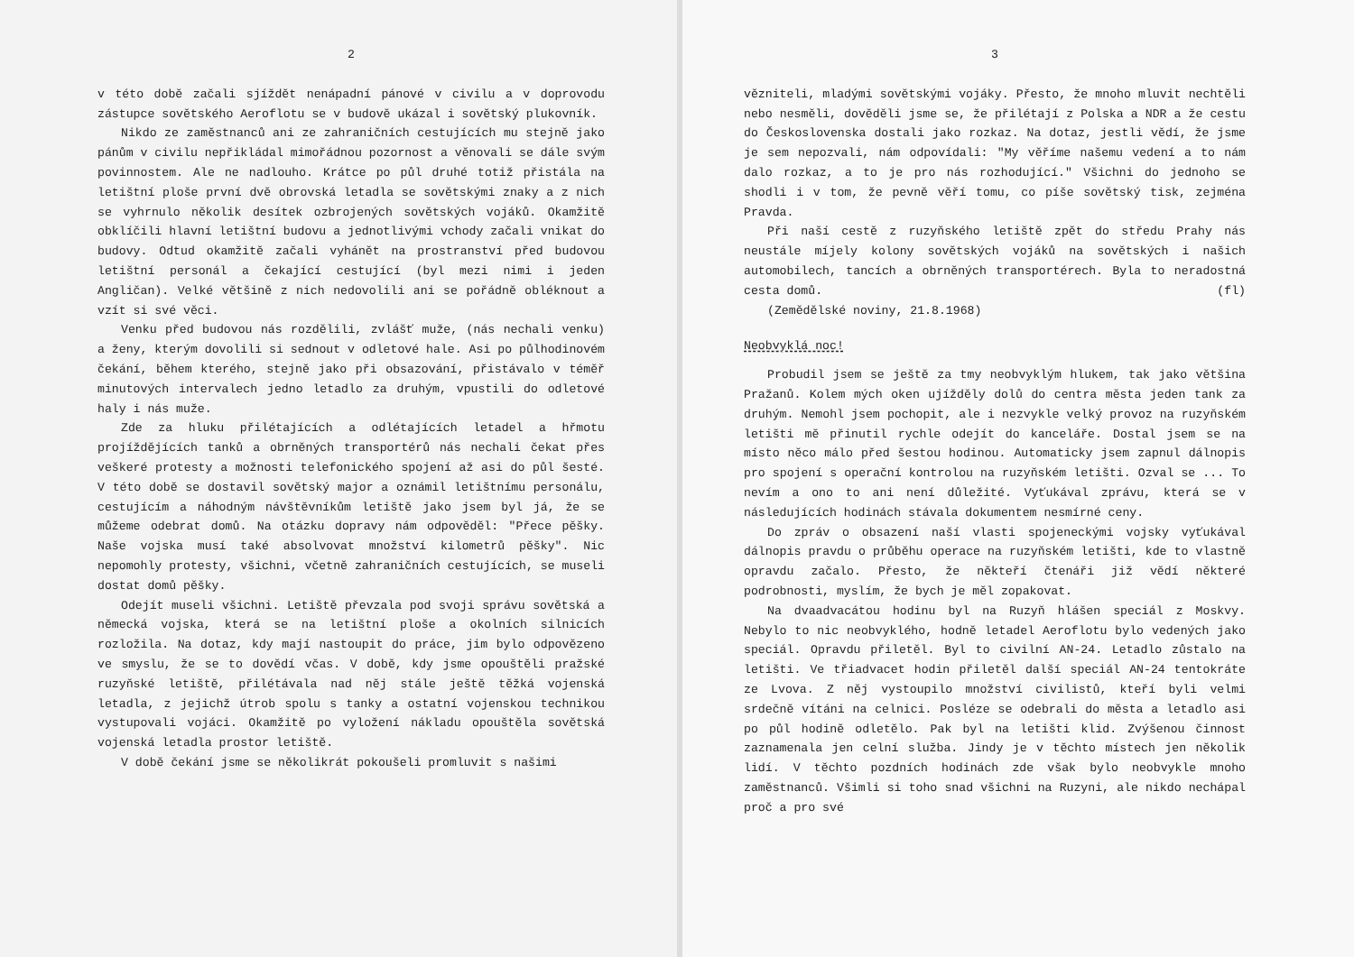2
v této době začali sjíždět nenápadní pánové v civilu a v doprovodu zástupce sovětského Aeroflotu se v budově ukázal i sovětský plukovník.
Nikdo ze zaměstnanců ani ze zahraničních cestujících mu stejně jako pánům v civilu nepřikládal mimořádnou pozornost a věnovali se dále svým povinnostem. Ale ne nadlouho. Krátce po půl druhé totiž přistála na letištní ploše první dvě obrovská letadla se sovětskými znaky a z nich se vyhrnulo několik desítek ozbrojených sovětských vojáků. Okamžitě obklíčili hlavní letištní budovu a jednotlivými vchody začali vnikat do budovy. Odtud okamžitě začali vyhánět na prostranství před budovou letištní personál a čekající cestující (byl mezi nimi i jeden Angličan). Velké většině z nich nedovolili ani se pořádně obléknout a vzít si své věci.
Venku před budovou nás rozdělili, zvlášť muže, (nás nechali venku) a ženy, kterým dovolili si sednout v odletové hale. Asi po půlhodinovém čekání, během kterého, stejně jako při obsazování, přistávalo v téměř minutových intervalech jedno letadlo za druhým, vpustili do odletové haly i nás muže.
Zde za hluku přilétajících a odlétajících letadel a hřmotu projíždějících tanků a obrněných transportérů nás nechali čekat přes veškeré protesty a možnosti telefonického spojení až asi do půl šesté. V této době se dostavil sovětský major a oznámil letištnímu personálu, cestujícím a náhodným návštěvníkům letiště jako jsem byl já, že se můžeme odebrat domů. Na otázku dopravy nám odpověděl: "Přece pěšky. Naše vojska musí také absolvovat množství kilometrů pěšky". Nic nepomohly protesty, všichni, včetně zahraničních cestujících, se museli dostat domů pěšky.
Odejít museli všichni. Letiště převzala pod svoji správu sovětská a německá vojska, která se na letištní ploše a okolních silnicích rozložila. Na dotaz, kdy mají nastoupit do práce, jim bylo odpovězeno ve smyslu, že se to dovědí včas. V době, kdy jsme opouštěli pražské ruzyňské letiště, přilétávala nad něj stále ještě těžká vojenská letadla, z jejichž útrob spolu s tanky a ostatní vojenskou technikou vystupovali vojáci. Okamžitě po vyložení nákladu opouštěla sovětská vojenská letadla prostor letiště.
V době čekání jsme se několikrát pokoušeli promluvit s našimi
3
věznitelі, mladými sovětskými vojáky. Přesto, že mnoho mluvit nechtěli nebo nesměli, dověděli jsme se, že přilétají z Polska a NDR a že cestu do Československa dostali jako rozkaz. Na dotaz, jestli vědí, že jsme je sem nepozvali, nám odpovídali: "My věříme našemu vedení a to nám dalo rozkaz, a to je pro nás rozhodující." Všichni do jednoho se shodli i v tom, že pevně věří tomu, co píše sovětský tisk, zejména Pravda.
Při naší cestě z ruzyňského letiště zpět do středu Prahy nás neustále míjely kolony sovětských vojáků na sovětských i našich automobilech, tancích a obrněných transportérech. Byla to neradostná cesta domů. (fl)
(Zemědělské noviny, 21.8.1968)
Neobvyklá noc!
Probudil jsem se ještě za tmy neobvyklým hlukem, tak jako většina Pražanů. Kolem mých oken ujížděly dolů do centra města jeden tank za druhým. Nemohl jsem pochopit, ale i nezvykle velký provoz na ruzyňském letišti mě přinutil rychle odejít do kanceláře. Dostal jsem se na místo něco málo před šestou hodinou. Automaticky jsem zapnul dálnopis pro spojení s operační kontrolou na ruzyňském letišti. Ozval se ... To nevím a ono to ani není důležité. Vyťukával zprávu, která se v následujících hodinách stávala dokumentem nesmírné ceny.
Do zpráv o obsazení naší vlasti spojeneckými vojsky vyťukával dálnopis pravdu o průběhu operace na ruzyňském letišti, kde to vlastně opravdu začalo. Přesto, že někteří čtenáři již vědí některé podrobnosti, myslím, že bych je měl zopakovat.
Na dvaadvacátou hodinu byl na Ruzyň hlášen speciál z Moskvy. Nebylo to nic neobvyklého, hodně letadel Aeroflotu bylo vedených jako speciál. Opravdu přiletěl. Byl to civilní AN-24. Letadlo zůstalo na letišti. Ve třiadvacet hodin přiletěl další speciál AN-24 tentokráte ze Lvova. Z něj vystoupilo množství civilistů, kteří byli velmi srdečně vítáni na celnici. Posléze se odebrali do města a letadlo asi po půl hodině odletělo. Pak byl na letišti klid. Zvýšenou činnost zaznamenala jen celní služba. Jindy je v těchto místech jen několik lidí. V těchto pozdních hodinách zde však bylo neobvykle mnoho zaměstnanců. Všimli si toho snad všichni na Ruzyni, ale nikdo nechápal proč a pro své